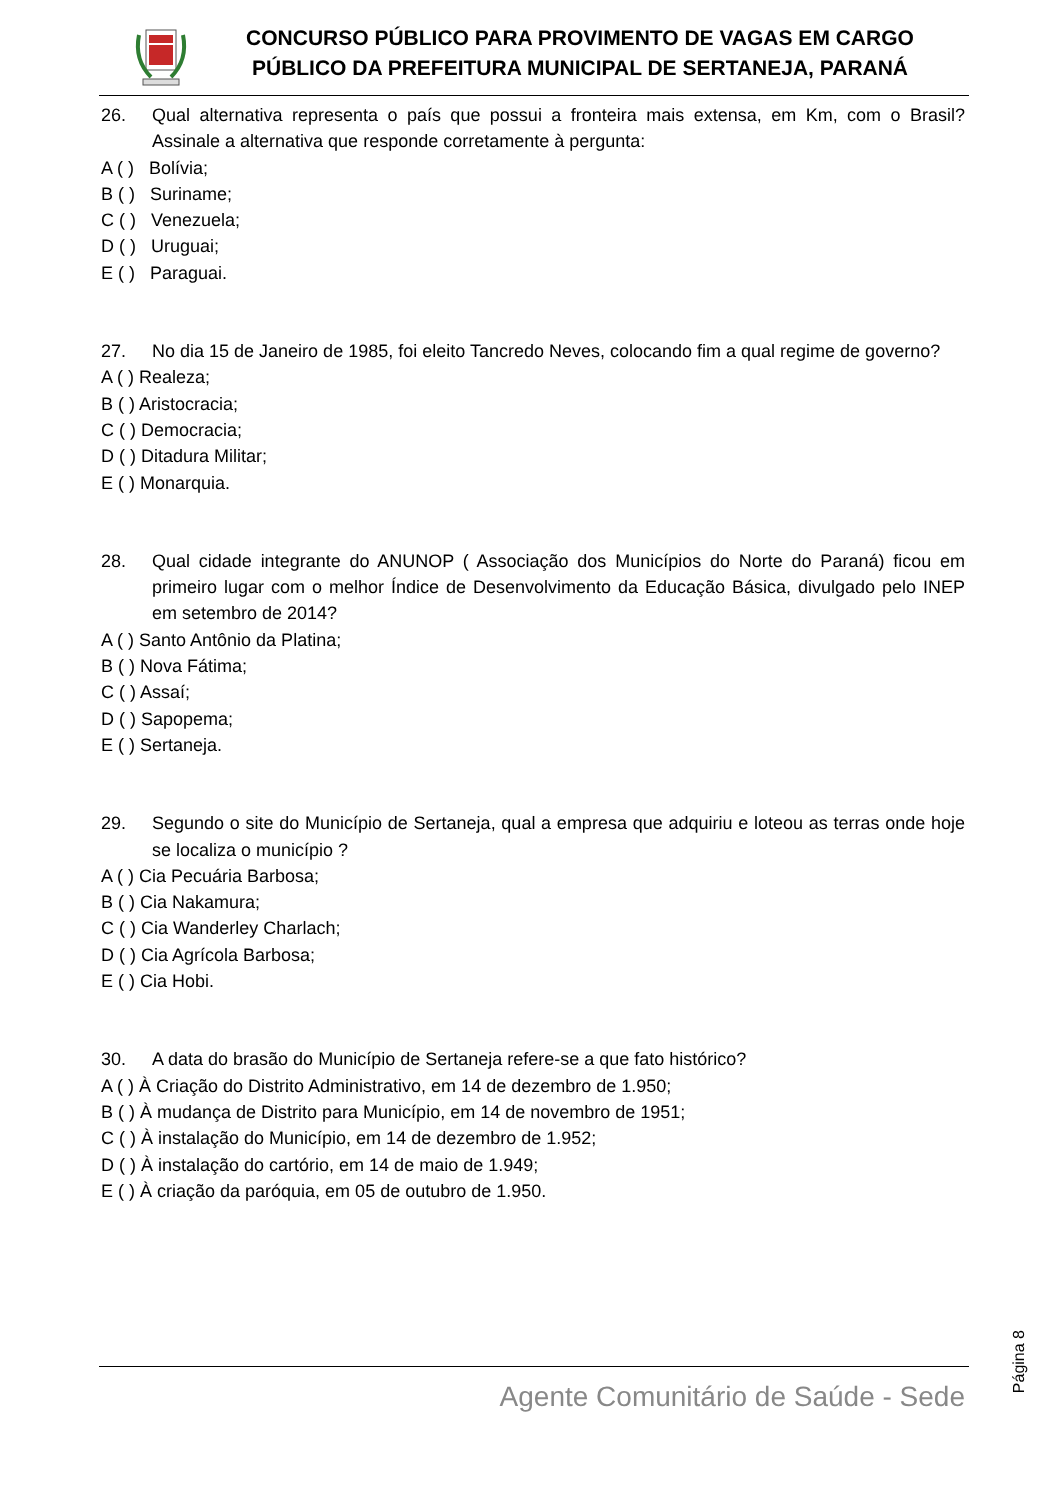CONCURSO PÚBLICO PARA PROVIMENTO DE VAGAS EM CARGO
PÚBLICO DA PREFEITURA MUNICIPAL DE SERTANEJA, PARANÁ
26. Qual alternativa representa o país que possui a fronteira mais extensa, em Km, com o Brasil? Assinale a alternativa que responde corretamente à pergunta:
A ( ) Bolívia;
B ( ) Suriname;
C ( ) Venezuela;
D ( ) Uruguai;
E ( ) Paraguai.
27. No dia 15 de Janeiro de 1985, foi eleito Tancredo Neves, colocando fim a qual regime de governo?
A ( ) Realeza;
B ( ) Aristocracia;
C ( ) Democracia;
D ( ) Ditadura Militar;
E ( ) Monarquia.
28. Qual cidade integrante do ANUNOP ( Associação dos Municípios do Norte do Paraná) ficou em primeiro lugar com o melhor Índice de Desenvolvimento da Educação Básica, divulgado pelo INEP em setembro de 2014?
A ( ) Santo Antônio da Platina;
B ( ) Nova Fátima;
C ( ) Assaí;
D ( ) Sapopema;
E ( ) Sertaneja.
29. Segundo o site do Município de Sertaneja, qual a empresa que adquiriu e loteou as terras onde hoje se localiza o município ?
A ( ) Cia Pecuária Barbosa;
B ( ) Cia Nakamura;
C ( ) Cia Wanderley Charlach;
D ( ) Cia Agrícola Barbosa;
E ( ) Cia Hobi.
30. A data do brasão do Município de Sertaneja refere-se a que fato histórico?
A ( ) À Criação do Distrito Administrativo, em 14 de dezembro de 1.950;
B ( ) À mudança de Distrito para Município, em 14 de novembro de 1951;
C ( ) À instalação do Município, em 14 de dezembro de 1.952;
D ( ) À instalação do cartório, em 14 de maio de 1.949;
E ( ) À criação da paróquia, em 05 de outubro de 1.950.
Página 8
Agente Comunitário de Saúde - Sede